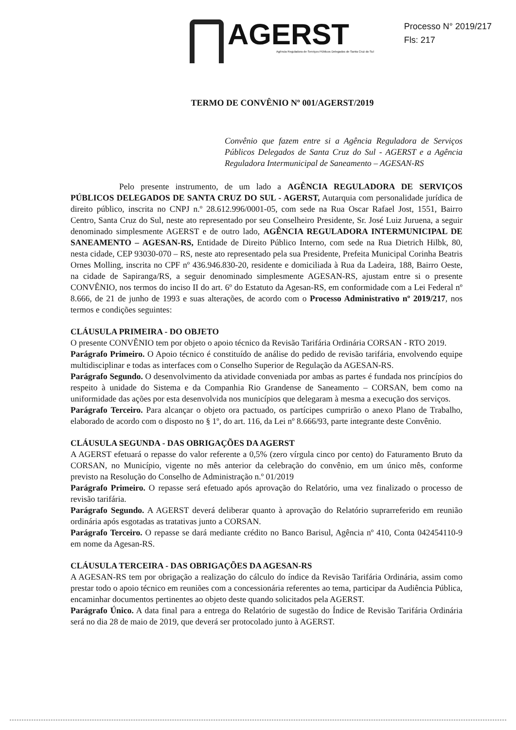AGERST
Agência Reguladora de Serviços Públicos Delegados de Santa Cruz do Sul
Processo N° 2019/217
Fls: 217
TERMO DE CONVÊNIO Nº 001/AGERST/2019
Convênio que fazem entre si a Agência Reguladora de Serviços Públicos Delegados de Santa Cruz do Sul - AGERST e a Agência Reguladora Intermunicipal de Saneamento – AGESAN-RS
Pelo presente instrumento, de um lado a AGÊNCIA REGULADORA DE SERVIÇOS PÚBLICOS DELEGADOS DE SANTA CRUZ DO SUL - AGERST, Autarquia com personalidade jurídica de direito público, inscrita no CNPJ n.º 28.612.996/0001-05, com sede na Rua Oscar Rafael Jost, 1551, Bairro Centro, Santa Cruz do Sul, neste ato representado por seu Conselheiro Presidente, Sr. José Luiz Juruena, a seguir denominado simplesmente AGERST e de outro lado, AGÊNCIA REGULADORA INTERMUNICIPAL DE SANEAMENTO – AGESAN-RS, Entidade de Direito Público Interno, com sede na Rua Dietrich Hilbk, 80, nesta cidade, CEP 93030-070 – RS, neste ato representado pela sua Presidente, Prefeita Municipal Corinha Beatris Ornes Molling, inscrita no CPF nº 436.946.830-20, residente e domiciliada à Rua da Ladeira, 188, Bairro Oeste, na cidade de Sapiranga/RS, a seguir denominado simplesmente AGESAN-RS, ajustam entre si o presente CONVÊNIO, nos termos do inciso II do art. 6º do Estatuto da Agesan-RS, em conformidade com a Lei Federal nº 8.666, de 21 de junho de 1993 e suas alterações, de acordo com o Processo Administrativo nº 2019/217, nos termos e condições seguintes:
CLÁUSULA PRIMEIRA - DO OBJETO
O presente CONVÊNIO tem por objeto o apoio técnico da Revisão Tarifária Ordinária CORSAN - RTO 2019.
Parágrafo Primeiro. O Apoio técnico é constituído de análise do pedido de revisão tarifária, envolvendo equipe multidisciplinar e todas as interfaces com o Conselho Superior de Regulação da AGESAN-RS.
Parágrafo Segundo. O desenvolvimento da atividade conveniada por ambas as partes é fundada nos princípios do respeito à unidade do Sistema e da Companhia Rio Grandense de Saneamento – CORSAN, bem como na uniformidade das ações por esta desenvolvida nos municípios que delegaram à mesma a execução dos serviços.
Parágrafo Terceiro. Para alcançar o objeto ora pactuado, os partícipes cumprirão o anexo Plano de Trabalho, elaborado de acordo com o disposto no § 1º, do art. 116, da Lei nº 8.666/93, parte integrante deste Convênio.
CLÁUSULA SEGUNDA - DAS OBRIGAÇÕES DA AGERST
A AGERST efetuará o repasse do valor referente a 0,5% (zero vírgula cinco por cento) do Faturamento Bruto da CORSAN, no Município, vigente no mês anterior da celebração do convênio, em um único mês, conforme previsto na Resolução do Conselho de Administração n.º 01/2019
Parágrafo Primeiro. O repasse será efetuado após aprovação do Relatório, uma vez finalizado o processo de revisão tarifária.
Parágrafo Segundo. A AGERST deverá deliberar quanto à aprovação do Relatório suprarreferido em reunião ordinária após esgotadas as tratativas junto a CORSAN.
Parágrafo Terceiro. O repasse se dará mediante crédito no Banco Barisul, Agência nº 410, Conta 042454110-9 em nome da Agesan-RS.
CLÁUSULA TERCEIRA - DAS OBRIGAÇÕES DA AGESAN-RS
A AGESAN-RS tem por obrigação a realização do cálculo do índice da Revisão Tarifária Ordinária, assim como prestar todo o apoio técnico em reuniões com a concessionária referentes ao tema, participar da Audiência Pública, encaminhar documentos pertinentes ao objeto deste quando solicitados pela AGERST.
Parágrafo Único. A data final para a entrega do Relatório de sugestão do Índice de Revisão Tarifária Ordinária será no dia 28 de maio de 2019, que deverá ser protocolado junto à AGERST.